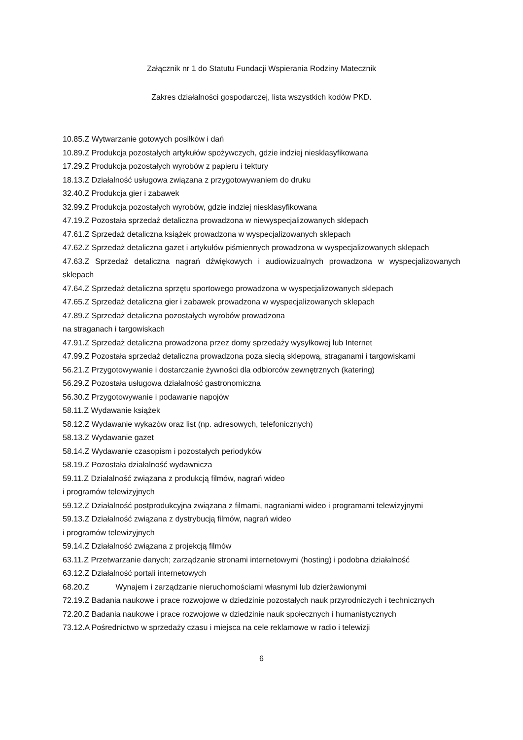Załącznik nr 1 do Statutu Fundacji Wspierania Rodziny Matecznik
Zakres działalności gospodarczej, lista wszystkich kodów PKD.
10.85.Z Wytwarzanie gotowych posiłków i dań
10.89.Z Produkcja pozostałych artykułów spożywczych, gdzie indziej niesklasyfikowana
17.29.Z Produkcja pozostałych wyrobów z papieru i tektury
18.13.Z Działalność usługowa związana z przygotowywaniem do druku
32.40.Z Produkcja gier i zabawek
32.99.Z Produkcja pozostałych wyrobów, gdzie indziej niesklasyfikowana
47.19.Z Pozostała sprzedaż detaliczna prowadzona w niewyspecjalizowanych sklepach
47.61.Z Sprzedaż detaliczna książek prowadzona w wyspecjalizowanych sklepach
47.62.Z Sprzedaż detaliczna gazet i artykułów piśmiennych prowadzona w wyspecjalizowanych sklepach
47.63.Z Sprzedaż detaliczna nagrań dźwiękowych i audiowizualnych prowadzona w wyspecjalizowanych sklepach
47.64.Z Sprzedaż detaliczna sprzętu sportowego prowadzona w wyspecjalizowanych sklepach
47.65.Z Sprzedaż detaliczna gier i zabawek prowadzona w wyspecjalizowanych sklepach
47.89.Z Sprzedaż detaliczna pozostałych wyrobów prowadzona
na straganach i targowiskach
47.91.Z Sprzedaż detaliczna prowadzona przez domy sprzedaży wysyłkowej lub Internet
47.99.Z Pozostała sprzedaż detaliczna prowadzona poza siecią sklepową, straganami i targowiskami
56.21.Z Przygotowywanie i dostarczanie żywności dla odbiorców zewnętrznych (katering)
56.29.Z Pozostała usługowa działalność gastronomiczna
56.30.Z Przygotowywanie i podawanie napojów
58.11.Z Wydawanie książek
58.12.Z Wydawanie wykazów oraz list (np. adresowych, telefonicznych)
58.13.Z Wydawanie gazet
58.14.Z Wydawanie czasopism i pozostałych periodyków
58.19.Z Pozostała działalność wydawnicza
59.11.Z Działalność związana z produkcją filmów, nagrań wideo
i programów telewizyjnych
59.12.Z Działalność postprodukcyjna związana z filmami, nagraniami wideo i programami telewizyjnymi
59.13.Z Działalność związana z dystrybucją filmów, nagrań wideo
i programów telewizyjnych
59.14.Z Działalność związana z projekcją filmów
63.11.Z Przetwarzanie danych; zarządzanie stronami internetowymi (hosting) i podobna działalność
63.12.Z Działalność portali internetowych
68.20.Z Wynajem i zarządzanie nieruchomościami własnymi lub dzierżawionymi
72.19.Z Badania naukowe i prace rozwojowe w dziedzinie pozostałych nauk przyrodniczych i technicznych
72.20.Z Badania naukowe i prace rozwojowe w dziedzinie nauk społecznych i humanistycznych
73.12.A Pośrednictwo w sprzedaży czasu i miejsca na cele reklamowe w radio i telewizji
6